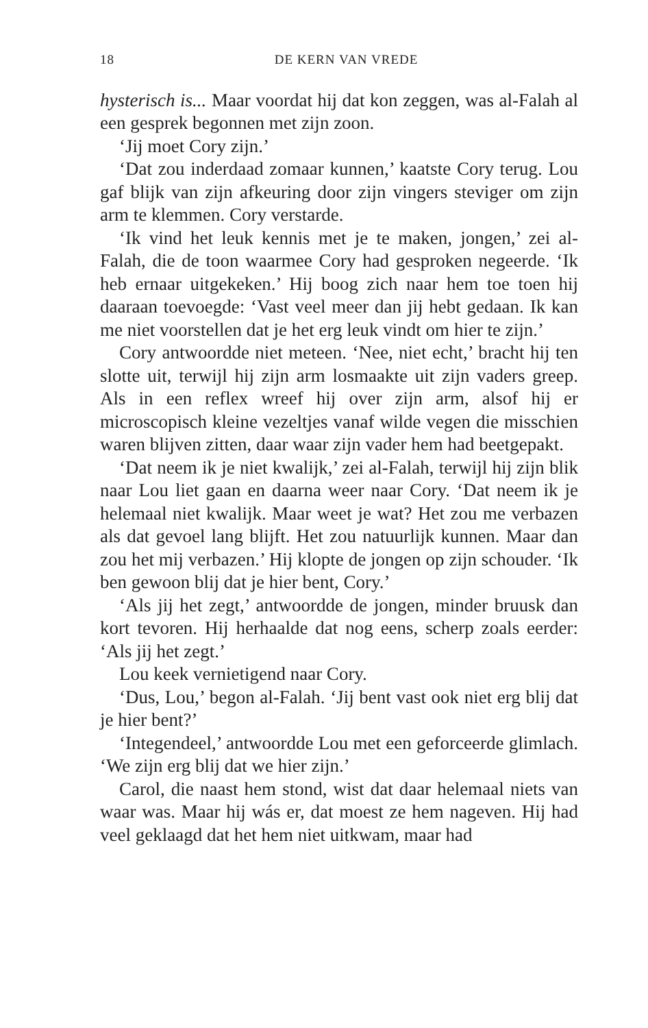18 DE KERN VAN VREDE
hysterisch is... Maar voordat hij dat kon zeggen, was al-Falah al een gesprek begonnen met zijn zoon.
‘Jij moet Cory zijn.’
‘Dat zou inderdaad zomaar kunnen,’ kaatste Cory terug. Lou gaf blijk van zijn afkeuring door zijn vingers steviger om zijn arm te klemmen. Cory verstarde.
‘Ik vind het leuk kennis met je te maken, jongen,’ zei al-Falah, die de toon waarmee Cory had gesproken negeerde. ‘Ik heb ernaar uitgekeken.’ Hij boog zich naar hem toe toen hij daaraan toevoegde: ‘Vast veel meer dan jij hebt gedaan. Ik kan me niet voorstellen dat je het erg leuk vindt om hier te zijn.’
Cory antwoordde niet meteen. ‘Nee, niet echt,’ bracht hij ten slotte uit, terwijl hij zijn arm losmaakte uit zijn vaders greep. Als in een reflex wreef hij over zijn arm, alsof hij er microscopisch kleine vezeltjes vanaf wilde vegen die misschien waren blijven zitten, daar waar zijn vader hem had beetgepakt.
‘Dat neem ik je niet kwalijk,’ zei al-Falah, terwijl hij zijn blik naar Lou liet gaan en daarna weer naar Cory. ‘Dat neem ik je helemaal niet kwalijk. Maar weet je wat? Het zou me verbazen als dat gevoel lang blijft. Het zou natuurlijk kunnen. Maar dan zou het mij verbazen.’ Hij klopte de jongen op zijn schouder. ‘Ik ben gewoon blij dat je hier bent, Cory.’
‘Als jij het zegt,’ antwoordde de jongen, minder bruusk dan kort tevoren. Hij herhaalde dat nog eens, scherp zoals eerder: ‘Als jij het zegt.’
Lou keek vernietigend naar Cory.
‘Dus, Lou,’ begon al-Falah. ‘Jij bent vast ook niet erg blij dat je hier bent?’
‘Integendeel,’ antwoordde Lou met een geforceerde glimlach. ‘We zijn erg blij dat we hier zijn.’
Carol, die naast hem stond, wist dat daar helemaal niets van waar was. Maar hij wás er, dat moest ze hem nageven. Hij had veel geklaagd dat het hem niet uitkwam, maar had